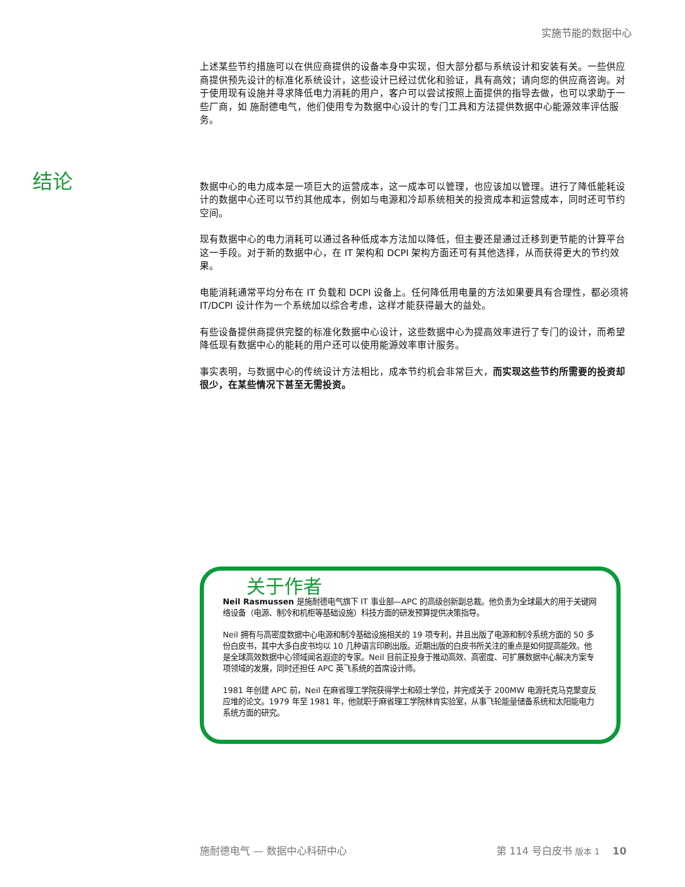实施节能的数据中心
上述某些节约措施可以在供应商提供的设备本身中实现，但大部分都与系统设计和安装有关。一些供应商提供预先设计的标准化系统设计，这些设计已经过优化和验证，具有高效；请向您的供应商咨询。对于使用现有设施并寻求降低电力消耗的用户，客户可以尝试按照上面提供的指导去做，也可以求助于一些厂商，如 施耐德电气，他们使用专为数据中心设计的专门工具和方法提供数据中心能源效率评估服务。
数据中心的电力成本是一项巨大的运营成本，这一成本可以管理，也应该加以管理。进行了降低能耗设计的数据中心还可以节约其他成本，例如与电源和冷却系统相关的投资成本和运营成本，同时还可节约空间。
现有数据中心的电力消耗可以通过各种低成本方法加以降低，但主要还是通过迁移到更节能的计算平台这一手段。对于新的数据中心，在 IT 架构和 DCPI 架构方面还可有其他选择，从而获得更大的节约效果。
电能消耗通常平均分布在 IT 负载和 DCPI 设备上。任何降低用电量的方法如果要具有合理性，都必须将 IT/DCPI 设计作为一个系统加以综合考虑，这样才能获得最大的益处。
有些设备提供商提供完整的标准化数据中心设计，这些数据中心为提高效率进行了专门的设计，而希望降低现有数据中心的能耗的用户还可以使用能源效率审计服务。
事实表明，与数据中心的传统设计方法相比，成本节约机会非常巨大，而实现这些节约所需要的投资却很少，在某些情况下甚至无需投资。
结论
关于作者
Neil Rasmussen 是施耐德电气旗下 IT 事业部—APC 的高级创新副总裁。他负责为全球最大的用于关键网络设备（电源、制冷和机柜等基础设施）科技方面的研发预算提供决策指导。
Neil 拥有与高密度数据中心电源和制冷基础设施相关的 19 项专利，并且出版了电源和制冷系统方面的 50 多份白皮书，其中大多白皮书均以 10 几种语言印刷出版。近期出版的白皮书所关注的重点是如何提高能效。他是全球高效数据中心领域闻名遐迩的专家。Neil 目前正投身于推动高效、高密度、可扩展数据中心解决方案专项领域的发展，同时还担任 APC 英飞系统的首席设计师。
1981 年创建 APC 前，Neil 在麻省理工学院获得学士和硕士学位，并完成关于 200MW 电源托克马克聚变反应堆的论文。1979 年至 1981 年，他就职于麻省理工学院林肯实验室，从事飞轮能量储备系统和太阳能电力系统方面的研究。
施耐德电气 — 数据中心科研中心 第 114 号白皮书 版本 1 10